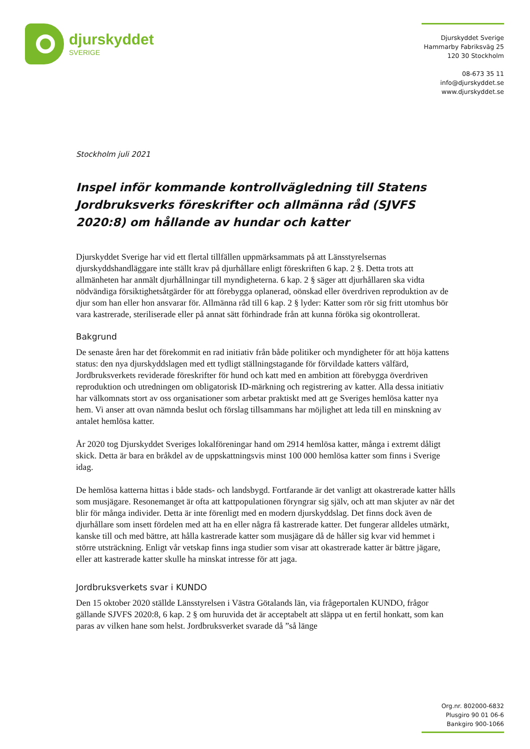djurskyddet
SVERIGE
Djurskyddet Sverige
Hammarby Fabriksväg 25
120 30 Stockholm
08-673 35 11
info@djurskyddet.se
www.djurskyddet.se
Stockholm juli 2021
Inspel inför kommande kontrollvägledning till Statens Jordbruksverks föreskrifter och allmänna råd (SJVFS 2020:8) om hållande av hundar och katter
Djurskyddet Sverige har vid ett flertal tillfällen uppmärksammats på att Länsstyrelsernas djurskyddshandläggare inte ställt krav på djurhållare enligt föreskriften 6 kap. 2 §. Detta trots att allmänheten har anmält djurhållningar till myndigheterna. 6 kap. 2 § säger att djurhållaren ska vidta nödvändiga försiktighetsåtgärder för att förebygga oplanerad, oönskad eller överdriven reproduktion av de djur som han eller hon ansvarar för. Allmänna råd till 6 kap. 2 § lyder: Katter som rör sig fritt utomhus bör vara kastrerade, steriliserade eller på annat sätt förhindrade från att kunna föröka sig okontrollerat.
Bakgrund
De senaste åren har det förekommit en rad initiativ från både politiker och myndigheter för att höja kattens status: den nya djurskyddslagen med ett tydligt ställningstagande för förvildade katters välfärd, Jordbruksverkets reviderade föreskrifter för hund och katt med en ambition att förebygga överdriven reproduktion och utredningen om obligatorisk ID-märkning och registrering av katter. Alla dessa initiativ har välkomnats stort av oss organisationer som arbetar praktiskt med att ge Sveriges hemlösa katter nya hem. Vi anser att ovan nämnda beslut och förslag tillsammans har möjlighet att leda till en minskning av antalet hemlösa katter.
År 2020 tog Djurskyddet Sveriges lokalföreningar hand om 2914 hemlösa katter, många i extremt dåligt skick. Detta är bara en bråkdel av de uppskattningsvis minst 100 000 hemlösa katter som finns i Sverige idag.
De hemlösa katterna hittas i både stads- och landsbygd. Fortfarande är det vanligt att okastrerade katter hålls som musjägare. Resonemanget är ofta att kattpopulationen föryngrar sig själv, och att man skjuter av när det blir för många individer. Detta är inte förenligt med en modern djurskyddslag. Det finns dock även de djurhållare som insett fördelen med att ha en eller några få kastrerade katter. Det fungerar alldeles utmärkt, kanske till och med bättre, att hålla kastrerade katter som musjägare då de håller sig kvar vid hemmet i större utsträckning. Enligt vår vetskap finns inga studier som visar att okastrerade katter är bättre jägare, eller att kastrerade katter skulle ha minskat intresse för att jaga.
Jordbruksverkets svar i KUNDO
Den 15 oktober 2020 ställde Länsstyrelsen i Västra Götalands län, via frågeportalen KUNDO, frågor gällande SJVFS 2020:8, 6 kap. 2 § om huruvida det är acceptabelt att släppa ut en fertil honkatt, som kan paras av vilken hane som helst. Jordbruksverket svarade då ”så länge
Org.nr. 802000-6832
Plusgiro 90 01 06-6
Bankgiro 900-1066